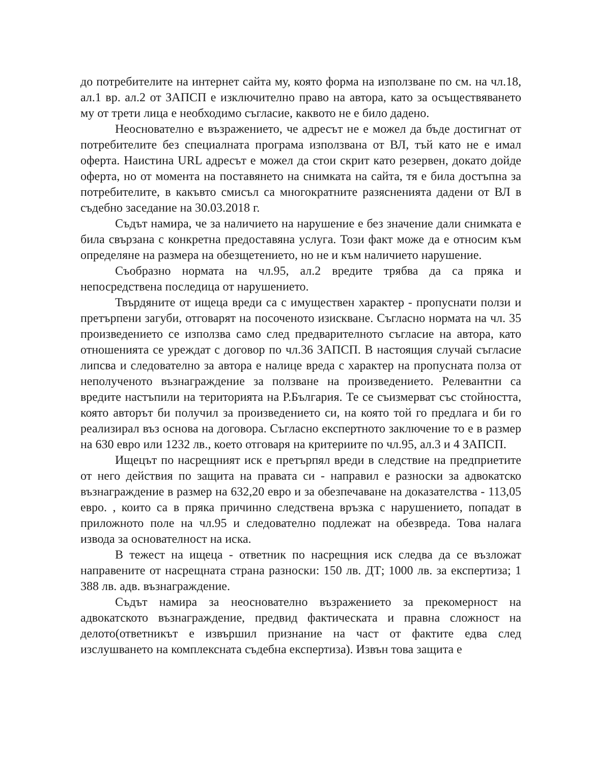до потребителите на интернет сайта му, която форма на използване по см. на чл.18, ал.1 вр. ал.2 от ЗАПСП е изключително право на автора, като за осъществяването му от трети лица е необходимо съгласие, каквото не е било дадено.
Неоснователно е възражението, че адресът не е можел да бъде достигнат от потребителите без специалната програма използвана от ВЛ, тъй като не е имал оферта. Наистина URL адресът е можел да стои скрит като резервен, докато дойде оферта, но от момента на поставянето на снимката на сайта, тя е била достъпна за потребителите, в какъвто смисъл са многократните разясненията дадени от ВЛ в съдебно заседание на 30.03.2018 г.
Съдът намира, че за наличието на нарушение е без значение дали снимката е била свързана с конкретна предоставяна услуга. Този факт може да е относим към определяне на размера на обезщетението, но не и към наличието нарушение.
Съобразно нормата на чл.95, ал.2 вредите трябва да са пряка и непосредствена последица от нарушението.
Твърдяните от ищеца вреди са с имуществен характер - пропуснати ползи и претърпени загуби, отговарят на посоченото изискване. Съгласно нормата на чл. 35 произведението се използва само след предварителното съгласие на автора, като отношенията се уреждат с договор по чл.36 ЗАПСП. В настоящия случай съгласие липсва и следователно за автора е налице вреда с характер на пропусната полза от неполученото възнаграждение за ползване на произведението. Релевантни са вредите настъпили на територията на Р.България. Те се съизмерват със стойността, която авторът би получил за произведението си, на която той го предлага и би го реализирал въз основа на договора. Съгласно експертното заключение то е в размер на 630 евро или 1232 лв., което отговаря на критериите по чл.95, ал.3 и 4 ЗАПСП.
Ищецът по насрещният иск е претърпял вреди в следствие на предприетите от него действия по защита на правата си - направил е разноски за адвокатско възнаграждение в размер на 632,20 евро и за обезпечаване на доказателства - 113,05 евро. , които са в пряка причинно следствена връзка с нарушението, попадат в приложното поле на чл.95 и следователно подлежат на обезвреда. Това налага извода за основателност на иска.
В тежест на ищеца - ответник по насрещния иск следва да се възложат направените от насрещната страна разноски: 150 лв. ДТ; 1000 лв. за експертиза; 1 388 лв. адв. възнаграждение.
Съдът намира за неоснователно възражението за прекомерност на адвокатското възнаграждение, предвид фактическата и правна сложност на делото(ответникът е извършил признание на част от фактите едва след изслушването на комплексната съдебна експертиза). Извън това защита е